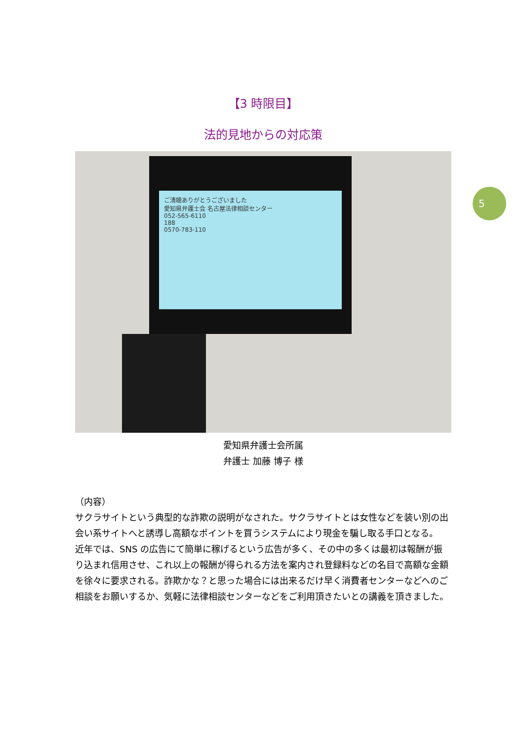5
【3 時限目】
法的見地からの対応策
ご清聴ありがとうございました
愛知県弁護士会 名古屋法律相談センター
052-565-6110
188
0570-783-110
愛知県弁護士会所属
弁護士 加藤 博子 様
（内容）
サクラサイトという典型的な詐欺の説明がなされた。サクラサイトとは女性などを装い別の出会い系サイトへと誘導し高額なポイントを買うシステムにより現金を騙し取る手口となる。
近年では、SNS の広告にて簡単に稼げるという広告が多く、その中の多くは最初は報酬が振り込まれ信用させ、これ以上の報酬が得られる方法を案内され登録料などの名目で高額な金額を徐々に要求される。詐欺かな？と思った場合には出来るだけ早く消費者センターなどへのご相談をお願いするか、気軽に法律相談センターなどをご利用頂きたいとの講義を頂きました。